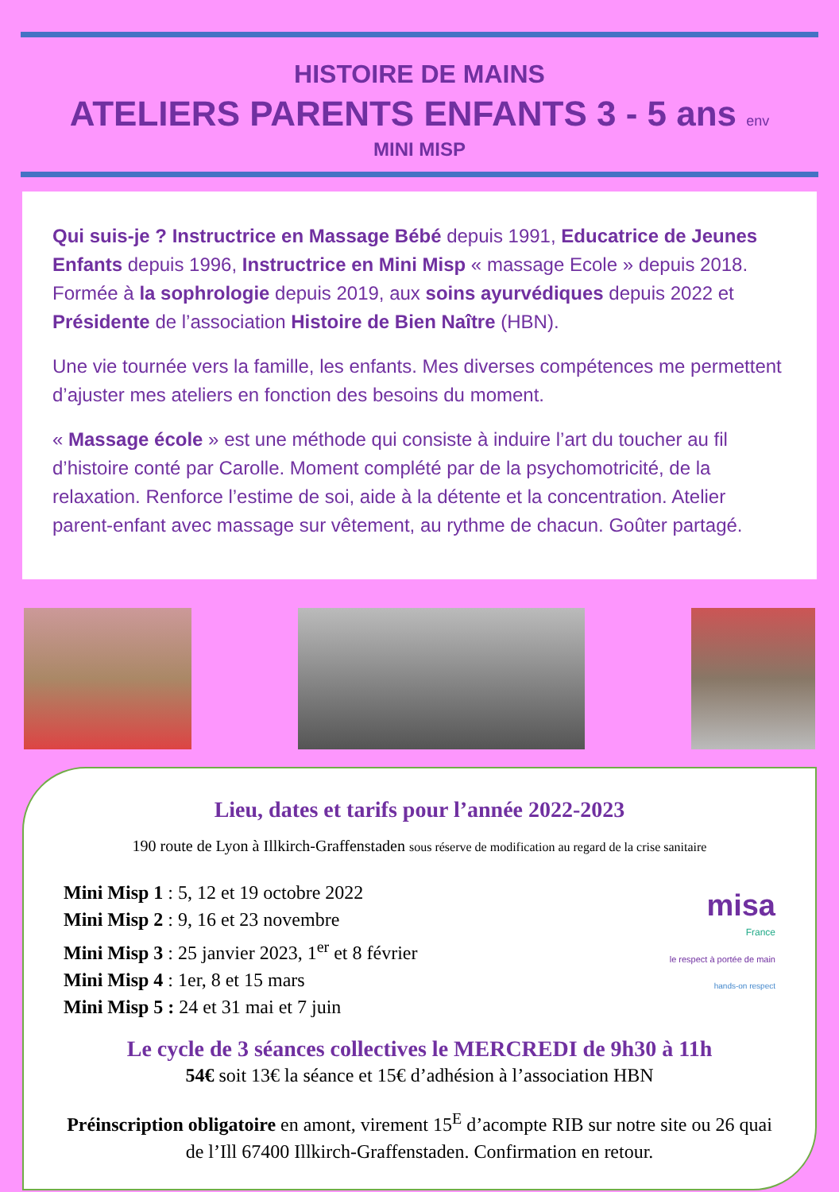HISTOIRE DE MAINS
ATELIERS PARENTS ENFANTS 3 - 5 ans env
MINI MISP
Qui suis-je ? Instructrice en Massage Bébé depuis 1991, Educatrice de Jeunes Enfants depuis 1996, Instructrice en Mini Misp « massage Ecole » depuis 2018. Formée à la sophrologie depuis 2019, aux soins ayurvédiques depuis 2022 et Présidente de l’association Histoire de Bien Naître (HBN).
Une vie tournée vers la famille, les enfants. Mes diverses compétences me permettent d’ajuster mes ateliers en fonction des besoins du moment.
« Massage école » est une méthode qui consiste à induire l’art du toucher au fil d’histoire conté par Carolle. Moment complété par de la psychomotricité, de la relaxation. Renforce l’estime de soi, aide à la détente et la concentration. Atelier parent-enfant avec massage sur vêtement, au rythme de chacun. Goûter partagé.
Lieu, dates et tarifs pour l’année 2022-2023
190 route de Lyon à Illkirch-Graffenstaden sous réserve de modification au regard de la crise sanitaire
Mini Misp 1 : 5, 12 et 19 octobre 2022
Mini Misp 2 : 9, 16 et 23 novembre
Mini Misp 3 : 25 janvier 2023, 1<sup>er</sup> et 8 février
Mini Misp 4 : 1er, 8 et 15 mars
Mini Misp 5 : 24 et 31 mai et 7 juin
misa
France
le respect à portée de main
hands-on respect
Le cycle de 3 séances collectives le MERCREDI de 9h30 à 11h
54€ soit 13€ la séance et 15€ d’adhésion à l’association HBN
Préinscription obligatoire en amont, virement 15<sup>E</sup> d’acompte RIB sur notre site ou 26 quai de l’Ill 67400 Illkirch-Graffenstaden. Confirmation en retour.